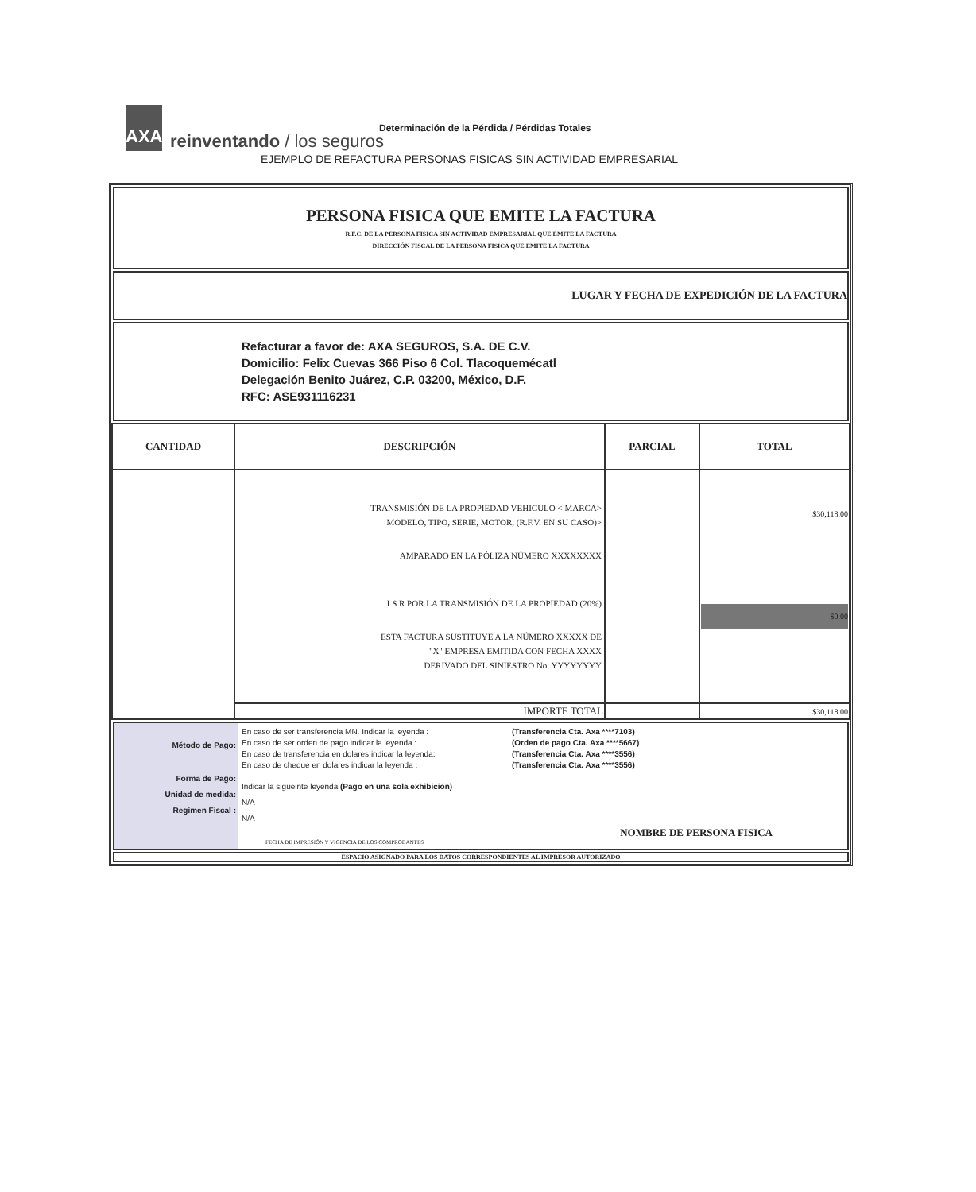AXA
reinventando / los seguros
Determinación de la Pérdida / Pérdidas Totales
EJEMPLO DE REFACTURA PERSONAS FISICAS SIN ACTIVIDAD EMPRESARIAL
PERSONA FISICA QUE EMITE LA FACTURA
R.F.C. DE LA PERSONA FISICA SIN ACTIVIDAD EMPRESARIAL QUE EMITE LA FACTURA
DIRECCIÓN FISCAL DE LA PERSONA FISICA QUE EMITE LA FACTURA
LUGAR Y FECHA DE EXPEDICIÓN DE LA FACTURA
Refacturar a favor de: AXA SEGUROS, S.A. DE C.V.
Domicilio: Felix Cuevas 366 Piso 6 Col. Tlacoquemécatl
Delegación Benito Juárez, C.P. 03200, México, D.F.
RFC: ASE931116231
| CANTIDAD | DESCRIPCIÓN | PARCIAL | TOTAL |
| --- | --- | --- | --- |
| | TRANSMISIÓN DE LA PROPIEDAD VEHICULO < MARCA> MODELO, TIPO, SERIE, MOTOR, (R.F.V. EN SU CASO)> AMPARADO EN LA PÓLIZA NÚMERO XXXXXXXX I S R POR LA TRANSMISIÓN DE LA PROPIEDAD (20%) ESTA FACTURA SUSTITUYE A LA NÚMERO XXXXX DE "X" EMPRESA EMITIDA CON FECHA XXXX DERIVADO DEL SINIESTRO No. YYYYYYYY | | $30,118.00 $0.00 |
| | IMPORTE TOTAL | | $30,118.00 |
Método de Pago:
Forma de Pago:
Unidad de medida:
Regimen Fiscal :
En caso de ser transferencia MN. Indicar la leyenda :
En caso de ser orden de pago indicar la leyenda :
En caso de transferencia en dolares indicar la leyenda:
En caso de cheque en dolares indicar la leyenda :
(Transferencia Cta. Axa ****7103)
(Orden de pago Cta. Axa ****5667)
(Transferencia Cta. Axa ****3556)
(Transferencia Cta. Axa ****3556)
Indicar la sigueinte leyenda (Pago en una sola exhibición)
N/A
N/A
NOMBRE DE PERSONA FISICA
FECHA DE IMPRESIÓN Y VIGENCIA DE LOS COMPROBANTES
ESPACIO ASIGNADO PARA LOS DATOS CORRESPONDIENTES AL IMPRESOR AUTORIZADO